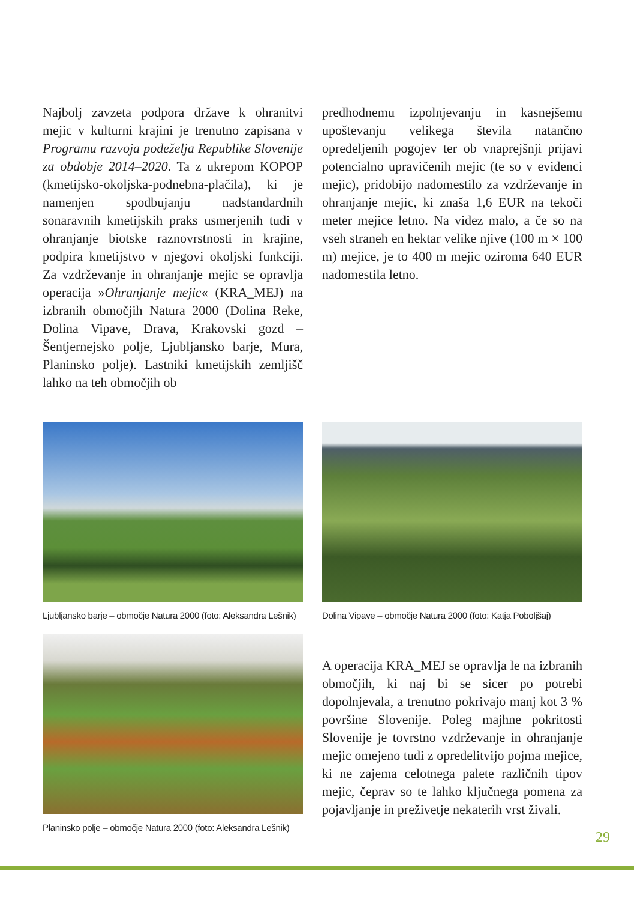Najbolj zavzeta podpora države k ohranitvi mejic v kulturni krajini je trenutno zapisana v Programu razvoja podeželja Republike Slovenije za obdobje 2014–2020. Ta z ukrepom KOPOP (kmetijsko-okoljska-podnebna-plačila), ki je namenjen spodbujanju nadstandardnih sonaravnih kmetijskih praks usmerjenih tudi v ohranjanje biotske raznovrstnosti in krajine, podpira kmetijstvo v njegovi okoljski funkciji. Za vzdrževanje in ohranjanje mejic se opravlja operacija »Ohranjanje mejic« (KRA_MEJ) na izbranih območjih Natura 2000 (Dolina Reke, Dolina Vipave, Drava, Krakovski gozd – Šentjernejsko polje, Ljubljansko barje, Mura, Planinsko polje). Lastniki kmetijskih zemljišč lahko na teh območjih ob
predhodnemu izpolnjevanju in kasnejšemu upoštevanju velikega števila natančno opredeljenih pogojev ter ob vnaprejšnji prijavi potencialno upravičenih mejic (te so v evidenci mejic), pridobijo nadomestilo za vzdrževanje in ohranjanje mejic, ki znaša 1,6 EUR na tekoči meter mejice letno. Na videz malo, a če so na vseh straneh en hektar velike njive (100 m × 100 m) mejice, je to 400 m mejic oziroma 640 EUR nadomestila letno.
Ljubljansko barje – območje Natura 2000 (foto: Aleksandra Lešnik)
Dolina Vipave – območje Natura 2000 (foto: Katja Poboljšaj)
Planinsko polje – območje Natura 2000 (foto: Aleksandra Lešnik)
A operacija KRA_MEJ se opravlja le na izbranih območjih, ki naj bi se sicer po potrebi dopolnjevala, a trenutno pokrivajo manj kot 3 % površine Slovenije. Poleg majhne pokritosti Slovenije je tovrstno vzdrževanje in ohranjanje mejic omejeno tudi z opredelitvijo pojma mejice, ki ne zajema celotnega palete različnih tipov mejic, čeprav so te lahko ključnega pomena za pojavljanje in preživetje nekaterih vrst živali.
29